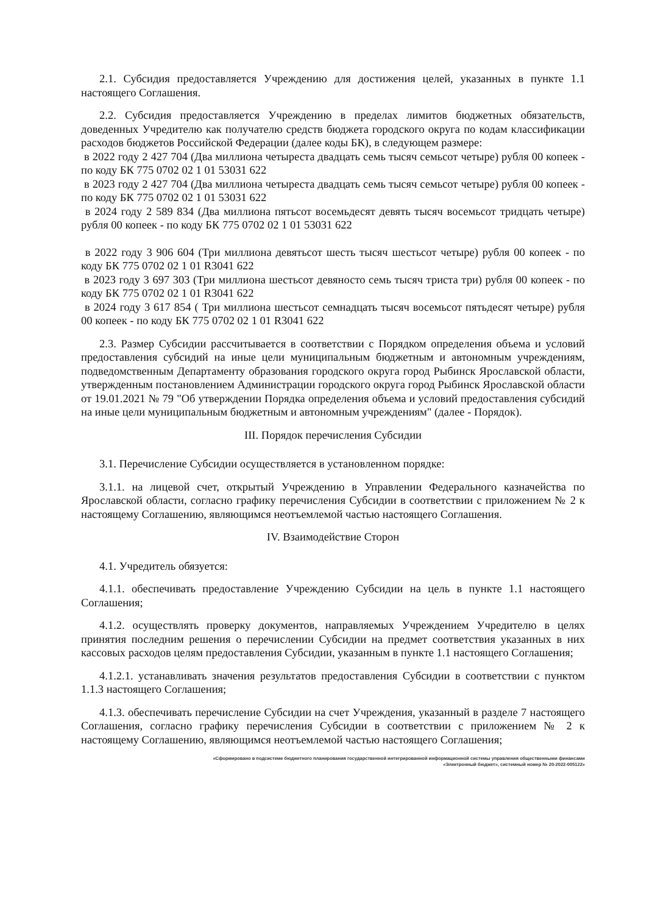2.1. Субсидия предоставляется Учреждению для достижения целей, указанных в пункте 1.1 настоящего Соглашения.
2.2. Субсидия предоставляется Учреждению в пределах лимитов бюджетных обязательств, доведенных Учредителю как получателю средств бюджета городского округа по кодам классификации расходов бюджетов Российской Федерации (далее коды БК), в следующем размере:
в 2022 году 2 427 704 (Два миллиона четыреста двадцать семь тысяч семьсот четыре) рубля 00 копеек - по коду БК 775 0702 02 1 01 53031 622
в 2023 году 2 427 704 (Два миллиона четыреста двадцать семь тысяч семьсот четыре) рубля 00 копеек - по коду БК 775 0702 02 1 01 53031 622
в 2024 году 2 589 834 (Два миллиона пятьсот восемьдесят девять тысяч восемьсот тридцать четыре) рубля 00 копеек - по коду БК 775 0702 02 1 01 53031 622
в 2022 году 3 906 604 (Три миллиона девятьсот шесть тысяч шестьсот четыре) рубля 00 копеек - по коду БК 775 0702 02 1 01 R3041 622
в 2023 году 3 697 303 (Три миллиона шестьсот девяносто семь тысяч триста три) рубля 00 копеек - по коду БК 775 0702 02 1 01 R3041 622
в 2024 году 3 617 854 ( Три миллиона шестьсот семнадцать тысяч восемьсот пятьдесят четыре) рубля 00 копеек - по коду БК 775 0702 02 1 01 R3041 622
2.3. Размер Субсидии рассчитывается в соответствии с Порядком определения объема и условий предоставления субсидий на иные цели муниципальным бюджетным и автономным учреждениям, подведомственным Департаменту образования городского округа город Рыбинск Ярославской области, утвержденным постановлением Администрации городского округа город Рыбинск Ярославской области от 19.01.2021 № 79 "Об утверждении Порядка определения объема и условий предоставления субсидий на иные цели муниципальным бюджетным и автономным учреждениям" (далее - Порядок).
III. Порядок перечисления Субсидии
3.1. Перечисление Субсидии осуществляется в установленном порядке:
3.1.1. на лицевой счет, открытый Учреждению в Управлении Федерального казначейства по Ярославской области, согласно графику перечисления Субсидии в соответствии с приложением № 2 к настоящему Соглашению, являющимся неотъемлемой частью настоящего Соглашения.
IV. Взаимодействие Сторон
4.1. Учредитель обязуется:
4.1.1. обеспечивать предоставление Учреждению Субсидии на цель в пункте 1.1 настоящего Соглашения;
4.1.2. осуществлять проверку документов, направляемых Учреждением Учредителю в целях принятия последним решения о перечислении Субсидии на предмет соответствия указанных в них кассовых расходов целям предоставления Субсидии, указанным в пункте 1.1 настоящего Соглашения;
4.1.2.1. устанавливать значения результатов предоставления Субсидии в соответствии с пунктом 1.1.3 настоящего Соглашения;
4.1.3. обеспечивать перечисление Субсидии на счет Учреждения, указанный в разделе 7 настоящего Соглашения, согласно графику перечисления Субсидии в соответствии с приложением № 2 к настоящему Соглашению, являющимся неотъемлемой частью настоящего Соглашения;
«Сформировано в подсистеме бюджетного планирования государственной интегрированной информационной системы управления общественными финансами
«Электронный бюджет», системный номер № 20-2022-005122»